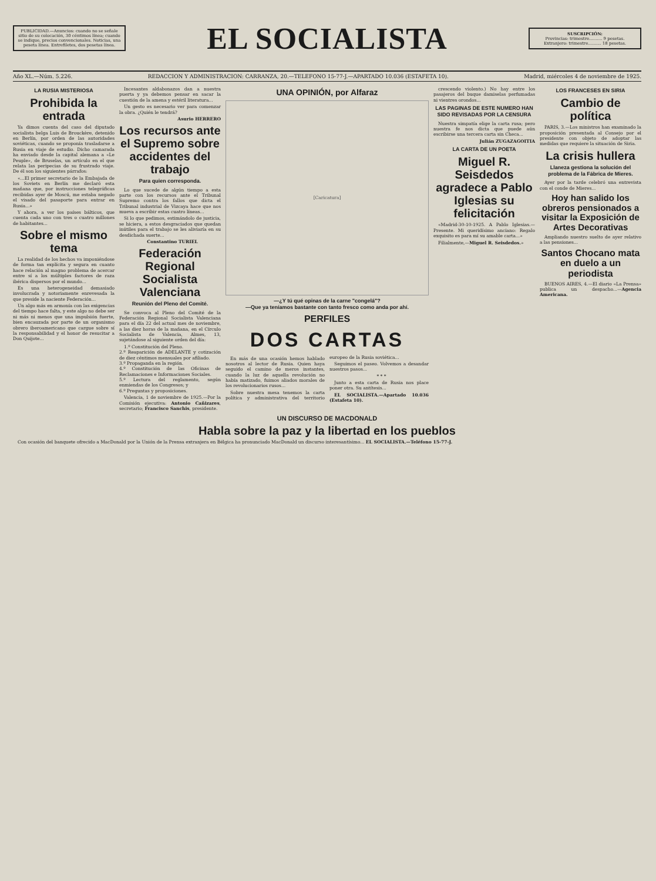PUBLICIDAD.—Anuncios: cuando no se señale sitio de su colocación, 30 céntimos línea; cuando se indique, precios convencionales. Noticias, una peseta línea. Entrefiletes, dos pesetas línea.
EL SOCIALISTA
SUSCRIPCIÓN:
Provincias: trimestre.......... 9 pesetas.
Extranjero: trimestre.......... 18 pesetas.
Año XL.—Núm. 5.226. REDACCION Y ADMINISTRACION: CARRANZA, 20.—TELEFONO 15-77-J.—APARTADO 10.036 (ESTAFETA 10). Madrid, miércoles 4 de noviembre de 1925.
LA RUSIA MISTERIOSA
Prohibida la entrada
Ya dimos cuenta del caso del diputado socialista belga Luis de Brouckère, detenido en Berlín, por orden de las autoridades soviéticas, cuando se proponía trasladarse a Rusia en viaje de estudio. Dicho camarada ha enviado desde la capital alemana a «Le Peuple», de Bruselas, un artículo en el que relata las peripecias de su frustrado viaje. De él son los siguientes párrafos:
«...El primer secretario de la Embajada de los Soviets en Berlín me declaró esta mañana que, por instrucciones telegráficas recibidas ayer de Moscú, me estaba negado el visado del pasaporte para entrar en Rusia...»
Y ahora, a ver los países bálticos, que cuenta cada uno con tres o cuatro millones de habitantes...
Sobre el mismo tema
La realidad de los hechos va imponiéndose de forma tan explícita y segura en cuanto hace relación al magno problema de acercar entre sí a los múltiples factores de raza ibérica dispersos por el mundo...
Es una heterogeneidad demasiado involucrada y notoriamente enrevesada la que preside la naciente Federación...
Un algo más en armonía con las exigencias del tiempo hace falta, y este algo no debe ser ni más ni menos que una impulsión fuerte, bien encauzada por parte de un organismo obrero iberoamericano que cargue sobre sí la responsabilidad y el honor de resucitar a Don Quijote...
Incesantes aldabonazos dan a nuestra puerta y ya debemos pensar en sacar la cuestión de la amena y estéril literatura...
Un gesto es necesario ver para comenzar la obra. ¿Quién le tendrá?
Asurio HERRERO
Los recursos ante el Supremo sobre accidentes del trabajo
Para quien corresponda.
Lo que sucede de algún tiempo a esta parte con los recursos ante el Tribunal Supremo contra los fallos que dicta el Tribunal industrial de Vizcaya hace que nos mueva a escribir estas cuatro líneas...
Si lo que pedimos, estimándolo de justicia, se hiciera, a estos desgraciados que quedan inútiles para el trabajo se les aliviaría en su desdichada suerte...
Constantino TURIEL
Federación Regional Socialista Valenciana
Reunión del Pleno del Comité.
Se convoca al Pleno del Comité de la Federación Regional Socialista Valenciana para el día 22 del actual mes de noviembre, a las diez horas de la mañana, en el Círculo Socialista de Valencia, Almes, 13, sujetándose al siguiente orden del día:
1.º Constitución del Pleno.
2.º Reaparición de ADELANTE y cotización de diez céntimos mensuales por afiliado.
3.º Propaganda en la región.
4.º Constitución de las Oficinas de Reclamaciones e Informaciones Sociales.
5.º Lectura del reglamento, según enmiendas de los Congresos; y
6.º Preguntas y proposiciones.
Valencia, 1 de noviembre de 1925.—Por la Comisión ejecutiva: Antonio Cañizares, secretario; Francisco Sanchis, presidente.
UNA OPINIÓN, por Alfaraz
[Caricatura]
—¿Y tú qué opinas de la carne "congelá"?
—Que ya teníamos bastante con tanto fresco como anda por ahí.
PERFILES
DOS CARTAS
En más de una ocasión hemos hablado nosotros al lector de Rusia. Quien haya seguido el camino de meros instantes, cuando la luz de aquella revolución no había matizado, fuimos aliados morales de los revolucionarios rusos...
Sobre nuestra mesa tenemos la carta política y administrativa del territorio europeo de la Rusia soviética...
Seguimos el paseo. Volvemos a desandar nuestros pasos...
* * *
Junto a esta carta de Rusia nos place poner otra. Su antítesis...
EL SOCIALISTA.—Apartado 10.036 (Estafeta 10).
crescendo violento.) No hay entre los pasajeros del buque damiselas perfumadas ni vientres orondos...
LAS PAGINAS DE ESTE NUMERO HAN SIDO REVISADAS POR LA CENSURA
Nuestra simpatía elige la carta rusa; pero nuestra fe nos dicta que puede aún escribirse una tercera carta sin Checa...
Julián ZUGAZAGOITIA
LA CARTA DE UN POETA
Miguel R. Seisdedos agradece a Pablo Iglesias su felicitación
«Madrid-30-10-1925. A Pablo Iglesias.—Presente. Mi queridísimo anciano: Regalo exquisito es para mí su amable carta...»
Filialmente,—Miguel R. Seisdedos.»
LOS FRANCESES EN SIRIA
Cambio de política
PARIS, 3.—Los ministros han examinado la proposición presentada al Consejo por el presidente con objeto de adoptar las medidas que requiere la situación de Siria.
La crisis hullera
Llaneza gestiona la solución del problema de la Fábrica de Mieres.
Ayer por la tarde celebró una entrevista con el conde de Mieres...
Hoy han salido los obreros pensionados a visitar la Exposición de Artes Decorativas
Ampliando nuestro suelto de ayer relativo a las pensiones...
Santos Chocano mata en duelo a un periodista
BUENOS AIRES, 4.—El diario «La Prensa» publica un despacho...—Agencia Americana.
UN DISCURSO DE MACDONALD
Habla sobre la paz y la libertad en los pueblos
Con ocasión del banquete ofrecido a MacDonald por la Unión de la Prensa extranjera en Bélgica ha pronunciado MacDonald un discurso interesantísimo... EL SOCIALISTA.—Teléfono 15-77-J.